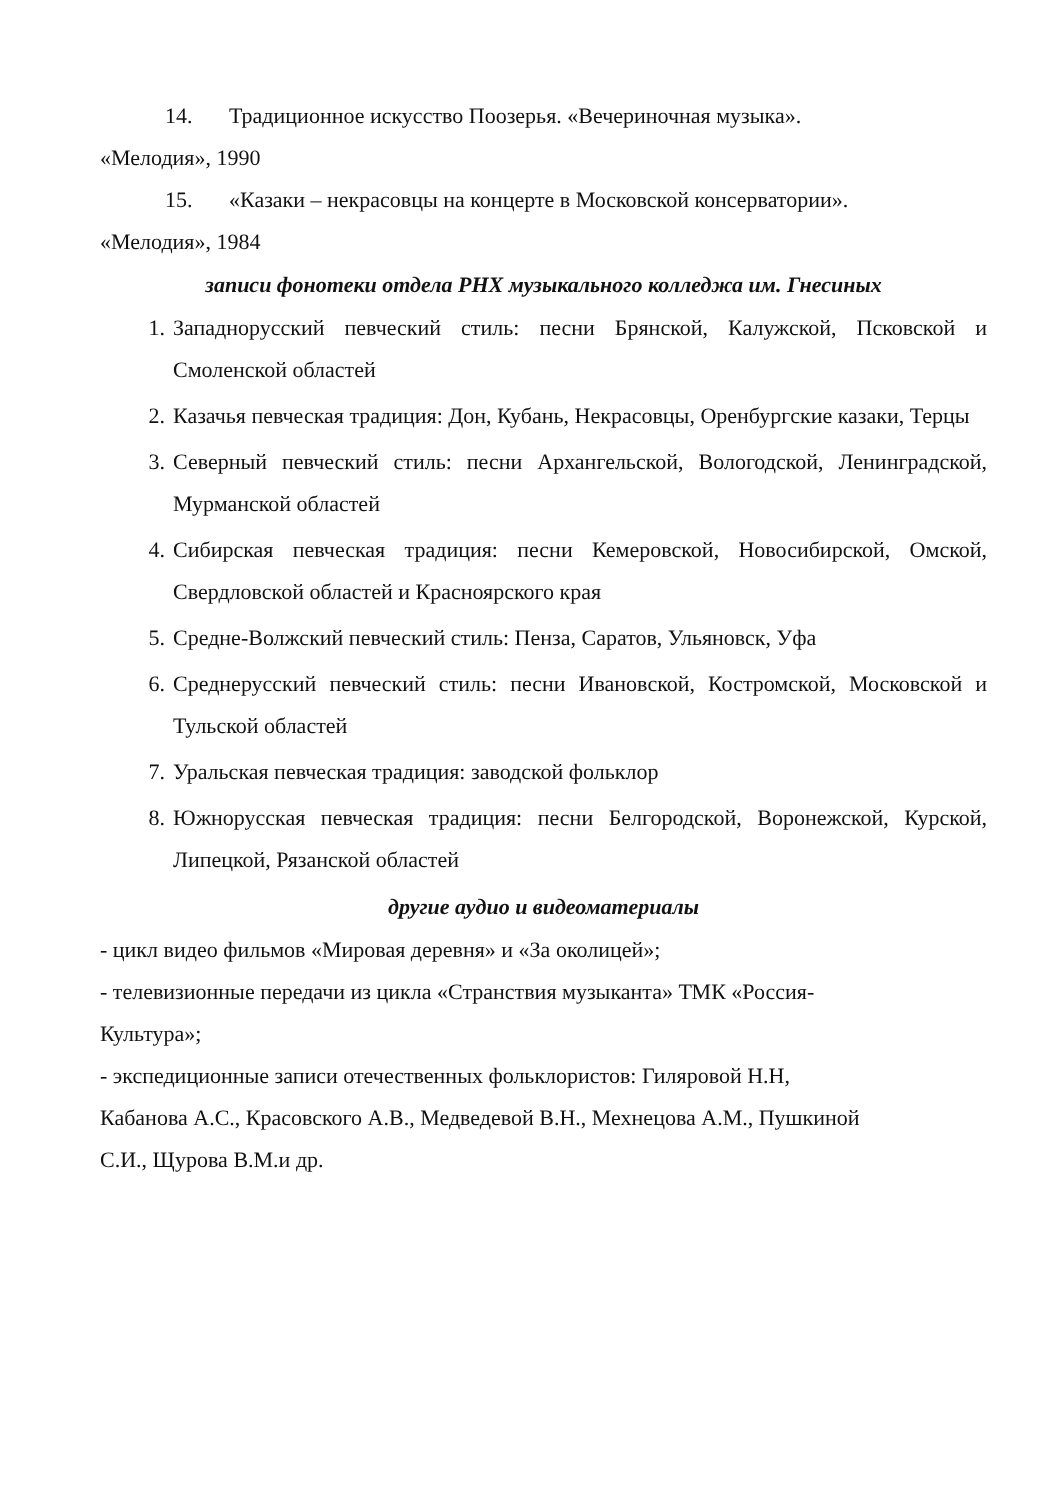14. Традиционное искусство Поозерья. «Вечериночная музыка».
«Мелодия», 1990
15. «Казаки – некрасовцы на концерте в Московской консерватории».
«Мелодия», 1984
записи фонотеки отдела РНХ музыкального колледжа им. Гнесиных
1. Западнорусский певческий стиль: песни Брянской, Калужской, Псковской и Смоленской областей
2. Казачья певческая традиция: Дон, Кубань, Некрасовцы, Оренбургские казаки, Терцы
3. Северный певческий стиль: песни Архангельской, Вологодской, Ленинградской, Мурманской областей
4. Сибирская певческая традиция: песни Кемеровской, Новосибирской, Омской, Свердловской областей и Красноярского края
5. Средне-Волжский певческий стиль: Пенза, Саратов, Ульяновск, Уфа
6. Среднерусский певческий стиль: песни Ивановской, Костромской, Московской и Тульской областей
7. Уральская певческая традиция: заводской фольклор
8. Южнорусская певческая традиция: песни Белгородской, Воронежской, Курской, Липецкой, Рязанской областей
другие аудио и видеоматериалы
- цикл видео фильмов «Мировая деревня» и «За околицей»;
- телевизионные передачи из цикла «Странствия музыканта» ТМК «Россия-
Культура»;
- экспедиционные записи отечественных фольклористов: Гиляровой Н.Н,
Кабанова А.С., Красовского А.В., Медведевой В.Н., Мехнецова А.М., Пушкиной
С.И., Щурова В.М.и др.